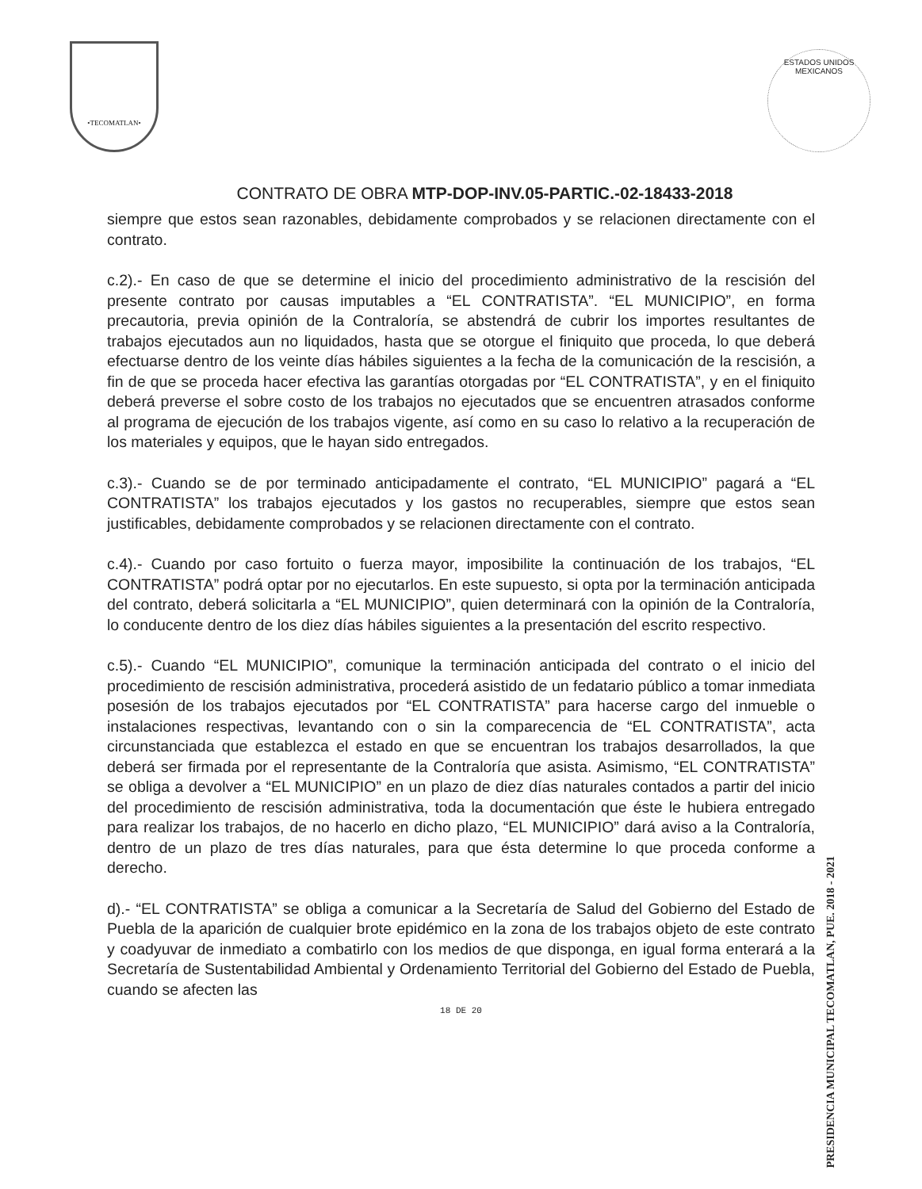•TECOMATLAN•
ESTADOS UNIDOS MEXICANOS
CONTRATO DE OBRA MTP-DOP-INV.05-PARTIC.-02-18433-2018
siempre que estos sean razonables, debidamente comprobados y se relacionen directamente con el contrato.
c.2).- En caso de que se determine el inicio del procedimiento administrativo de la rescisión del presente contrato por causas imputables a “EL CONTRATISTA”. “EL MUNICIPIO”, en forma precautoria, previa opinión de la Contraloría, se abstendrá de cubrir los importes resultantes de trabajos ejecutados aun no liquidados, hasta que se otorgue el finiquito que proceda, lo que deberá efectuarse dentro de los veinte días hábiles siguientes a la fecha de la comunicación de la rescisión, a fin de que se proceda hacer efectiva las garantías otorgadas por “EL CONTRATISTA”, y en el finiquito deberá preverse el sobre costo de los trabajos no ejecutados que se encuentren atrasados conforme al programa de ejecución de los trabajos vigente, así como en su caso lo relativo a la recuperación de los materiales y equipos, que le hayan sido entregados.
c.3).- Cuando se de por terminado anticipadamente el contrato, “EL MUNICIPIO” pagará a “EL CONTRATISTA” los trabajos ejecutados y los gastos no recuperables, siempre que estos sean justificables, debidamente comprobados y se relacionen directamente con el contrato.
c.4).- Cuando por caso fortuito o fuerza mayor, imposibilite la continuación de los trabajos, “EL CONTRATISTA” podrá optar por no ejecutarlos. En este supuesto, si opta por la terminación anticipada del contrato, deberá solicitarla a “EL MUNICIPIO”, quien determinará con la opinión de la Contraloría, lo conducente dentro de los diez días hábiles siguientes a la presentación del escrito respectivo.
c.5).- Cuando “EL MUNICIPIO”, comunique la terminación anticipada del contrato o el inicio del procedimiento de rescisión administrativa, procederá asistido de un fedatario público a tomar inmediata posesión de los trabajos ejecutados por “EL CONTRATISTA” para hacerse cargo del inmueble o instalaciones respectivas, levantando con o sin la comparecencia de “EL CONTRATISTA”, acta circunstanciada que establezca el estado en que se encuentran los trabajos desarrollados, la que deberá ser firmada por el representante de la Contraloría que asista. Asimismo, “EL CONTRATISTA” se obliga a devolver a “EL MUNICIPIO” en un plazo de diez días naturales contados a partir del inicio del procedimiento de rescisión administrativa, toda la documentación que éste le hubiera entregado para realizar los trabajos, de no hacerlo en dicho plazo, “EL MUNICIPIO” dará aviso a la Contraloría, dentro de un plazo de tres días naturales, para que ésta determine lo que proceda conforme a derecho.
d).- “EL CONTRATISTA” se obliga a comunicar a la Secretaría de Salud del Gobierno del Estado de Puebla de la aparición de cualquier brote epidémico en la zona de los trabajos objeto de este contrato y coadyuvar de inmediato a combatirlo con los medios de que disponga, en igual forma enterará a la Secretaría de Sustentabilidad Ambiental y Ordenamiento Territorial del Gobierno del Estado de Puebla, cuando se afecten las
18 DE 20
PRESIDENCIA MUNICIPAL TECOMATLAN, PUE. 2018 - 2021